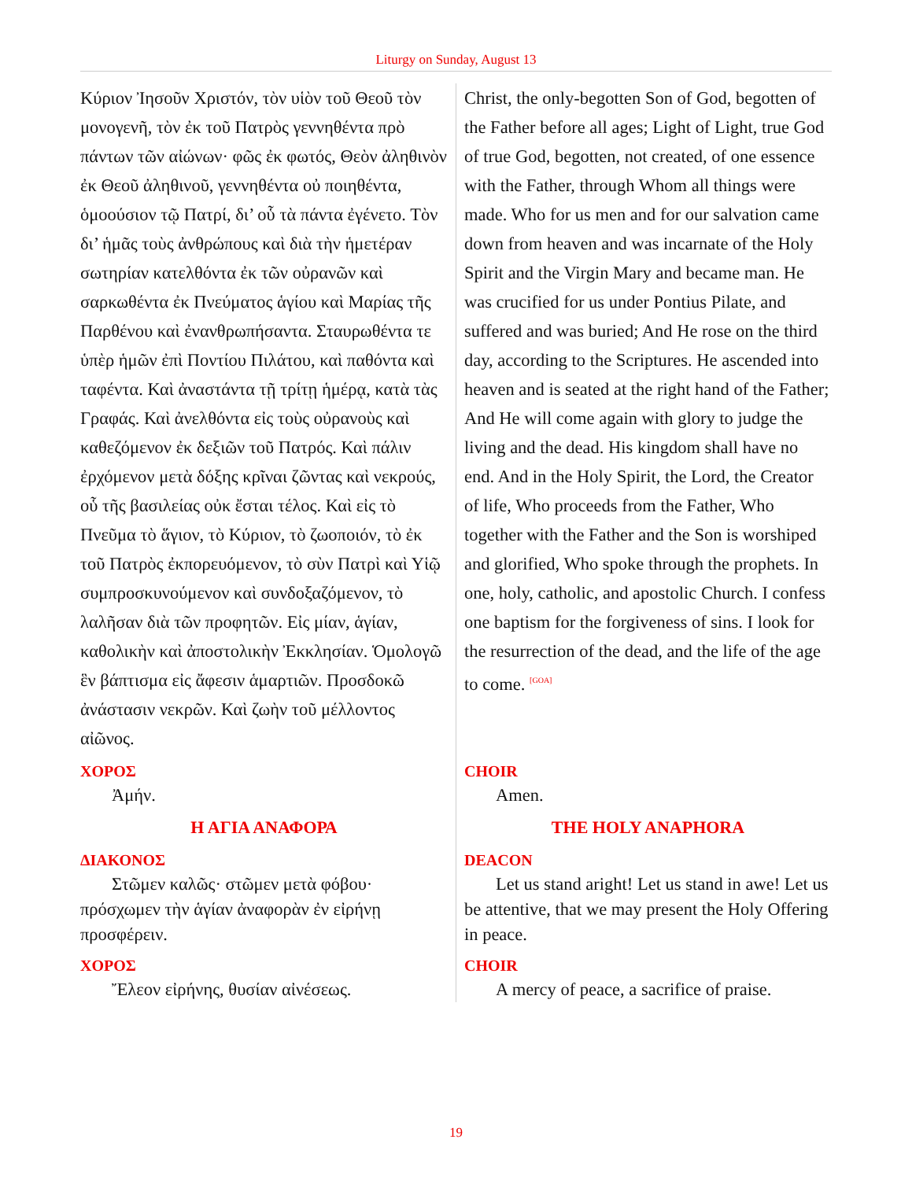Liturgy on Sunday, August 13
| Κύριον Ἰησοῦν Χριστόν, τὸν υἱὸν τοῦ Θεοῦ τὸν μονογενῆ, τὸν ἐκ τοῦ Πατρὸς γεννηθέντα πρὸ πάντων τῶν αἰώνων· φῶς ἐκ φωτός, Θεὸν ἀληθινὸν ἐκ Θεοῦ ἀληθινοῦ, γεννηθέντα οὐ ποιηθέντα, ὁμοούσιον τῷ Πατρί, δι’ οὗ τὰ πάντα ἐγένετο. Τὸν δι’ ἡμᾶς τοὺς ἀνθρώπους καὶ διὰ τὴν ἡμετέραν σωτηρίαν κατελθόντα ἐκ τῶν οὐρανῶν καὶ σαρκωθέντα ἐκ Πνεύματος ἁγίου καὶ Μαρίας τῆς Παρθένου καὶ ἐνανθρωπήσαντα. Σταυρωθέντα τε ὑπὲρ ἡμῶν ἐπὶ Ποντίου Πιλάτου, καὶ παθόντα καὶ ταφέντα. Καὶ ἀναστάντα τῇ τρίτῃ ἡμέρᾳ, κατὰ τὰς Γραφάς. Καὶ ἀνελθόντα εἰς τοὺς οὐρανοὺς καὶ καθεζόμενον ἐκ δεξιῶν τοῦ Πατρός. Καὶ πάλιν ἐρχόμενον μετὰ δόξης κρῖναι ζῶντας καὶ νεκρούς, οὗ τῆς βασιλείας οὐκ ἔσται τέλος. Καὶ εἰς τὸ Πνεῦμα τὸ ἅγιον, τὸ Κύριον, τὸ ζωοποιόν, τὸ ἐκ τοῦ Πατρὸς ἐκπορευόμενον, τὸ σὺν Πατρὶ καὶ Υἱῷ συμπροσκυνούμενον καὶ συνδοξαζόμενον, τὸ λαλῆσαν διὰ τῶν προφητῶν. Εἰς μίαν, ἁγίαν, καθολικὴν καὶ ἀποστολικὴν Ἐκκλησίαν. Ὁμολογῶ ἓν βάπτισμα εἰς ἄφεσιν ἁμαρτιῶν. Προσδοκῶ ἀνάστασιν νεκρῶν. Καὶ ζωὴν τοῦ μέλλοντος αἰῶνος. | Christ, the only-begotten Son of God, begotten of the Father before all ages; Light of Light, true God of true God, begotten, not created, of one essence with the Father, through Whom all things were made. Who for us men and for our salvation came down from heaven and was incarnate of the Holy Spirit and the Virgin Mary and became man. He was crucified for us under Pontius Pilate, and suffered and was buried; And He rose on the third day, according to the Scriptures. He ascended into heaven and is seated at the right hand of the Father; And He will come again with glory to judge the living and the dead. His kingdom shall have no end. And in the Holy Spirit, the Lord, the Creator of life, Who proceeds from the Father, Who together with the Father and the Son is worshiped and glorified, Who spoke through the prophets. In one, holy, catholic, and apostolic Church. I confess one baptism for the forgiveness of sins. I look for the resurrection of the dead, and the life of the age to come. <sup>[GOA]</sup> |
| ΧΟΡΟΣ Ἀμήν. | CHOIR Amen. |
| Η ΑΓΙΑ ΑΝΑΦΟΡΑ | THE HOLY ANAPHORA |
| ΔΙΑΚΟΝΟΣ Στῶμεν καλῶς· στῶμεν μετὰ φόβου· πρόσχωμεν τὴν ἁγίαν ἀναφορὰν ἐν εἰρήνῃ προσφέρειν. | DEACON Let us stand aright! Let us stand in awe! Let us be attentive, that we may present the Holy Offering in peace. |
| ΧΟΡΟΣ Ἔλεον εἰρήνης, θυσίαν αἰνέσεως. | CHOIR A mercy of peace, a sacrifice of praise. |
19